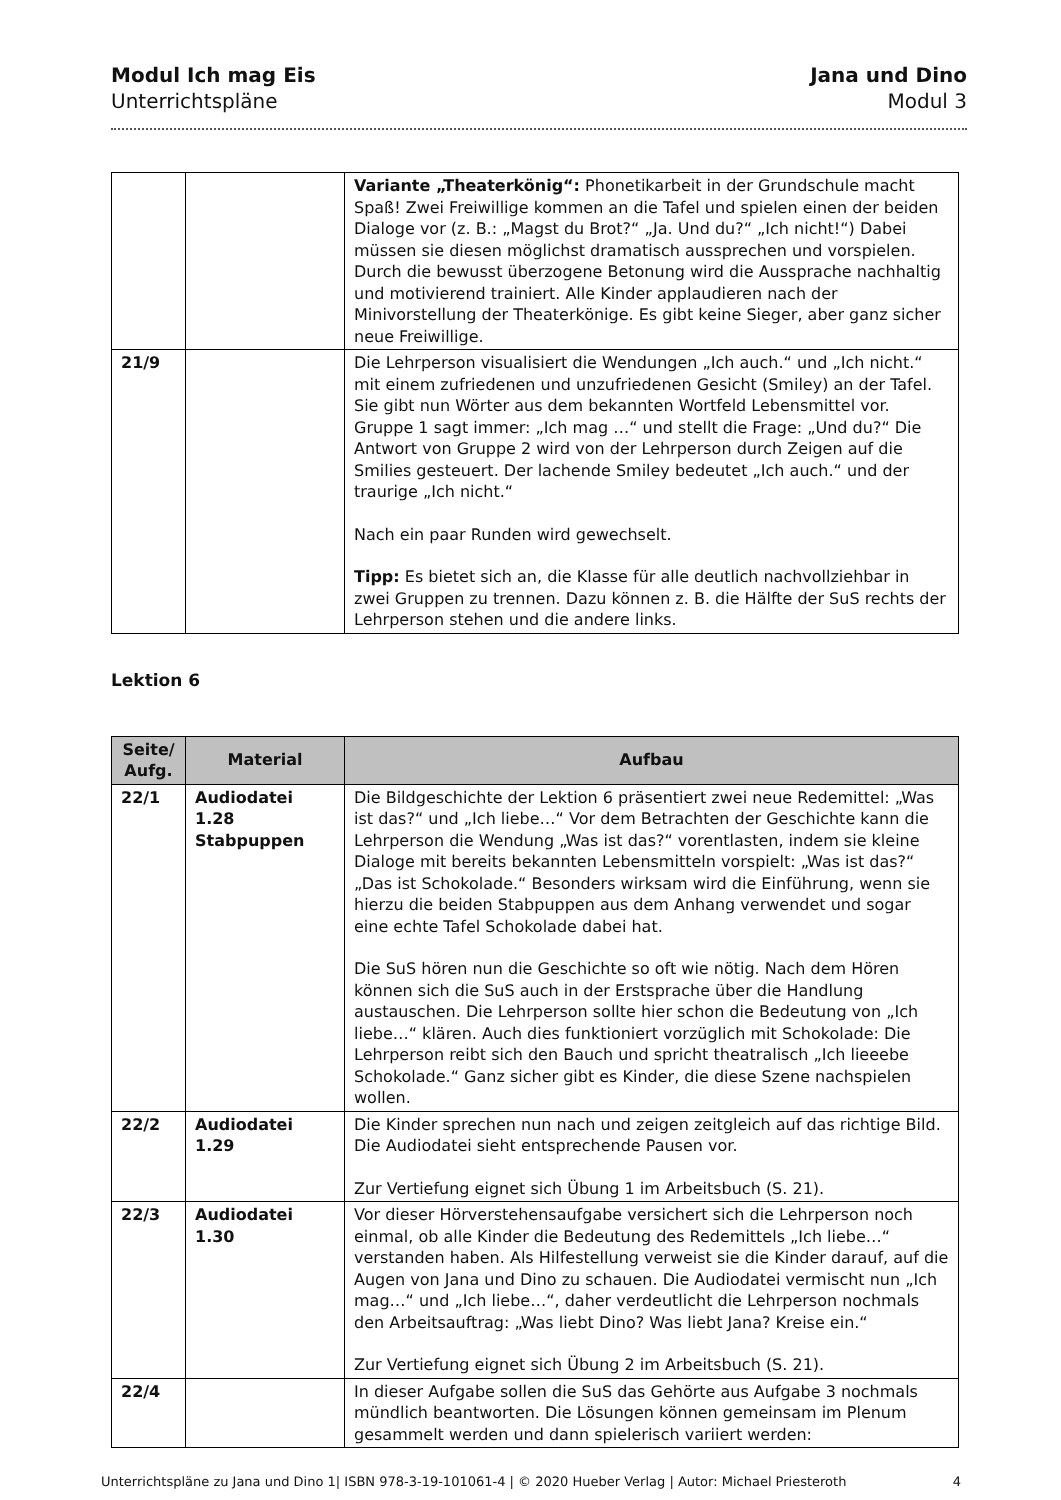Modul Ich mag Eis
Unterrichtspläne
Jana und Dino
Modul 3
| | | Variante „Theaterkönig“: Phonetikarbeit in der Grundschule macht Spaß! Zwei Freiwillige kommen an die Tafel und spielen einen der beiden Dialoge vor (z. B.: „Magst du Brot?“ „Ja. Und du?“ „Ich nicht!“) Dabei müssen sie diesen möglichst dramatisch aussprechen und vorspielen. Durch die bewusst überzogene Betonung wird die Aussprache nachhaltig und motivierend trainiert. Alle Kinder applaudieren nach der Minivorstellung der Theaterkönige. Es gibt keine Sieger, aber ganz sicher neue Freiwillige. |
| 21/9 | | Die Lehrperson visualisiert die Wendungen „Ich auch.“ und „Ich nicht.“ mit einem zufriedenen und unzufriedenen Gesicht (Smiley) an der Tafel. Sie gibt nun Wörter aus dem bekannten Wortfeld Lebensmittel vor. Gruppe 1 sagt immer: „Ich mag …“ und stellt die Frage: „Und du?“ Die Antwort von Gruppe 2 wird von der Lehrperson durch Zeigen auf die Smilies gesteuert. Der lachende Smiley bedeutet „Ich auch.“ und der traurige „Ich nicht.“ Nach ein paar Runden wird gewechselt. Tipp: Es bietet sich an, die Klasse für alle deutlich nachvollziehbar in zwei Gruppen zu trennen. Dazu können z. B. die Hälfte der SuS rechts der Lehrperson stehen und die andere links. |
Lektion 6
| Seite/ Aufg. | Material | Aufbau |
| --- | --- | --- |
| 22/1 | Audiodatei 1.28 Stabpuppen | Die Bildgeschichte der Lektion 6 präsentiert zwei neue Redemittel: „Was ist das?“ und „Ich liebe…“ Vor dem Betrachten der Geschichte kann die Lehrperson die Wendung „Was ist das?“ vorentlasten, indem sie kleine Dialoge mit bereits bekannten Lebensmitteln vorspielt: „Was ist das?“ „Das ist Schokolade.“ Besonders wirksam wird die Einführung, wenn sie hierzu die beiden Stabpuppen aus dem Anhang verwendet und sogar eine echte Tafel Schokolade dabei hat. Die SuS hören nun die Geschichte so oft wie nötig. Nach dem Hören können sich die SuS auch in der Erstsprache über die Handlung austauschen. Die Lehrperson sollte hier schon die Bedeutung von „Ich liebe…“ klären. Auch dies funktioniert vorzüglich mit Schokolade: Die Lehrperson reibt sich den Bauch und spricht theatralisch „Ich lieeebe Schokolade.“ Ganz sicher gibt es Kinder, die diese Szene nachspielen wollen. |
| 22/2 | Audiodatei 1.29 | Die Kinder sprechen nun nach und zeigen zeitgleich auf das richtige Bild. Die Audiodatei sieht entsprechende Pausen vor. Zur Vertiefung eignet sich Übung 1 im Arbeitsbuch (S. 21). |
| 22/3 | Audiodatei 1.30 | Vor dieser Hörverstehensaufgabe versichert sich die Lehrperson noch einmal, ob alle Kinder die Bedeutung des Redemittels „Ich liebe…“ verstanden haben. Als Hilfestellung verweist sie die Kinder darauf, auf die Augen von Jana und Dino zu schauen. Die Audiodatei vermischt nun „Ich mag…“ und „Ich liebe…“, daher verdeutlicht die Lehrperson nochmals den Arbeitsauftrag: „Was liebt Dino? Was liebt Jana? Kreise ein.“ Zur Vertiefung eignet sich Übung 2 im Arbeitsbuch (S. 21). |
| 22/4 | | In dieser Aufgabe sollen die SuS das Gehörte aus Aufgabe 3 nochmals mündlich beantworten. Die Lösungen können gemeinsam im Plenum gesammelt werden und dann spielerisch variiert werden: |
Unterrichtspläne zu Jana und Dino 1| ISBN 978-3-19-101061-4 | © 2020 Hueber Verlag | Autor: Michael Priesteroth 4